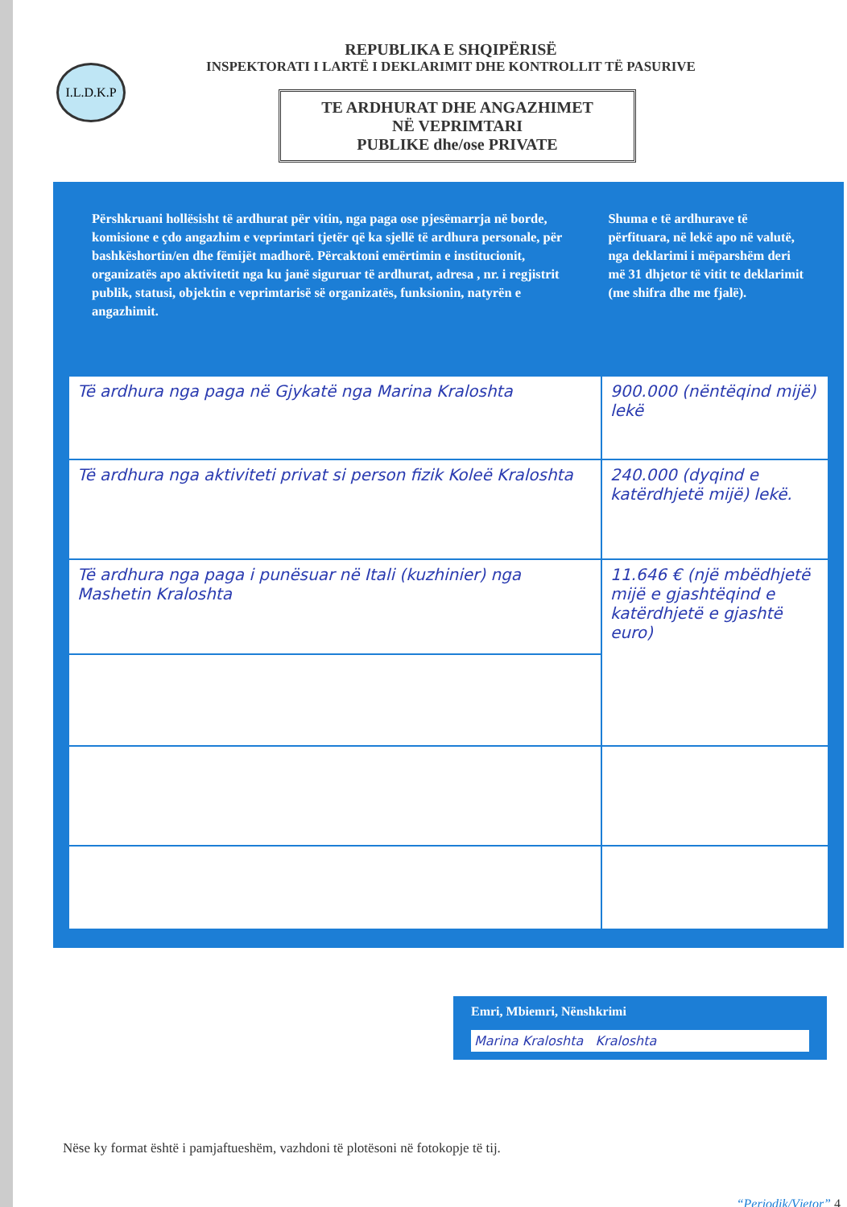I.L.D.K.P
REPUBLIKA E SHQIPËRISË
INSPEKTORATI I LARTË I DEKLARIMIT DHE KONTROLLIT TË PASURIVE
TE ARDHURAT DHE ANGAZHIMET
NË VEPRIMTARI
PUBLIKE dhe/ose PRIVATE
Përshkruani hollësisht të ardhurat për vitin, nga paga ose pjesëmarrja në borde, komisione e çdo angazhim e veprimtari tjetër që ka sjellë të ardhura personale, për bashkëshortin/en dhe fëmijët madhorë. Përcaktoni emërtimin e institucionit, organizatës apo aktivitetit nga ku janë siguruar të ardhurat, adresa , nr. i regjistrit publik, statusi, objektin e veprimtarisë së organizatës, funksionin, natyrën e angazhimit.
Shuma e të ardhurave të përfituara, në lekë apo në valutë, nga deklarimi i mëparshëm deri më 31 dhjetor të vitit te deklarimit (me shifra dhe me fjalë).
| Të ardhura nga paga në Gjykatë nga Marina Kraloshta | 900.000 (nëntëqind mijë) lekë |
| Të ardhura nga aktiviteti privat si person fizik Koleë Kraloshta | 240.000 (dyqind e katërdhjetë mijë) lekë. |
| Të ardhura nga paga i punësuar në Itali (kuzhinier) nga Mashetin Kraloshta | 11.646 € (një mbëdhjetë mijë e gjashtëqind e katërdhjetë e gjashtë euro) |
Emri, Mbiemri, Nënshkrimi
Marina Kraloshta Kraloshta
Nëse ky format është i pamjaftueshëm, vazhdoni të plotësoni në fotokopje të tij.
“Periodik/Vjetor” 4